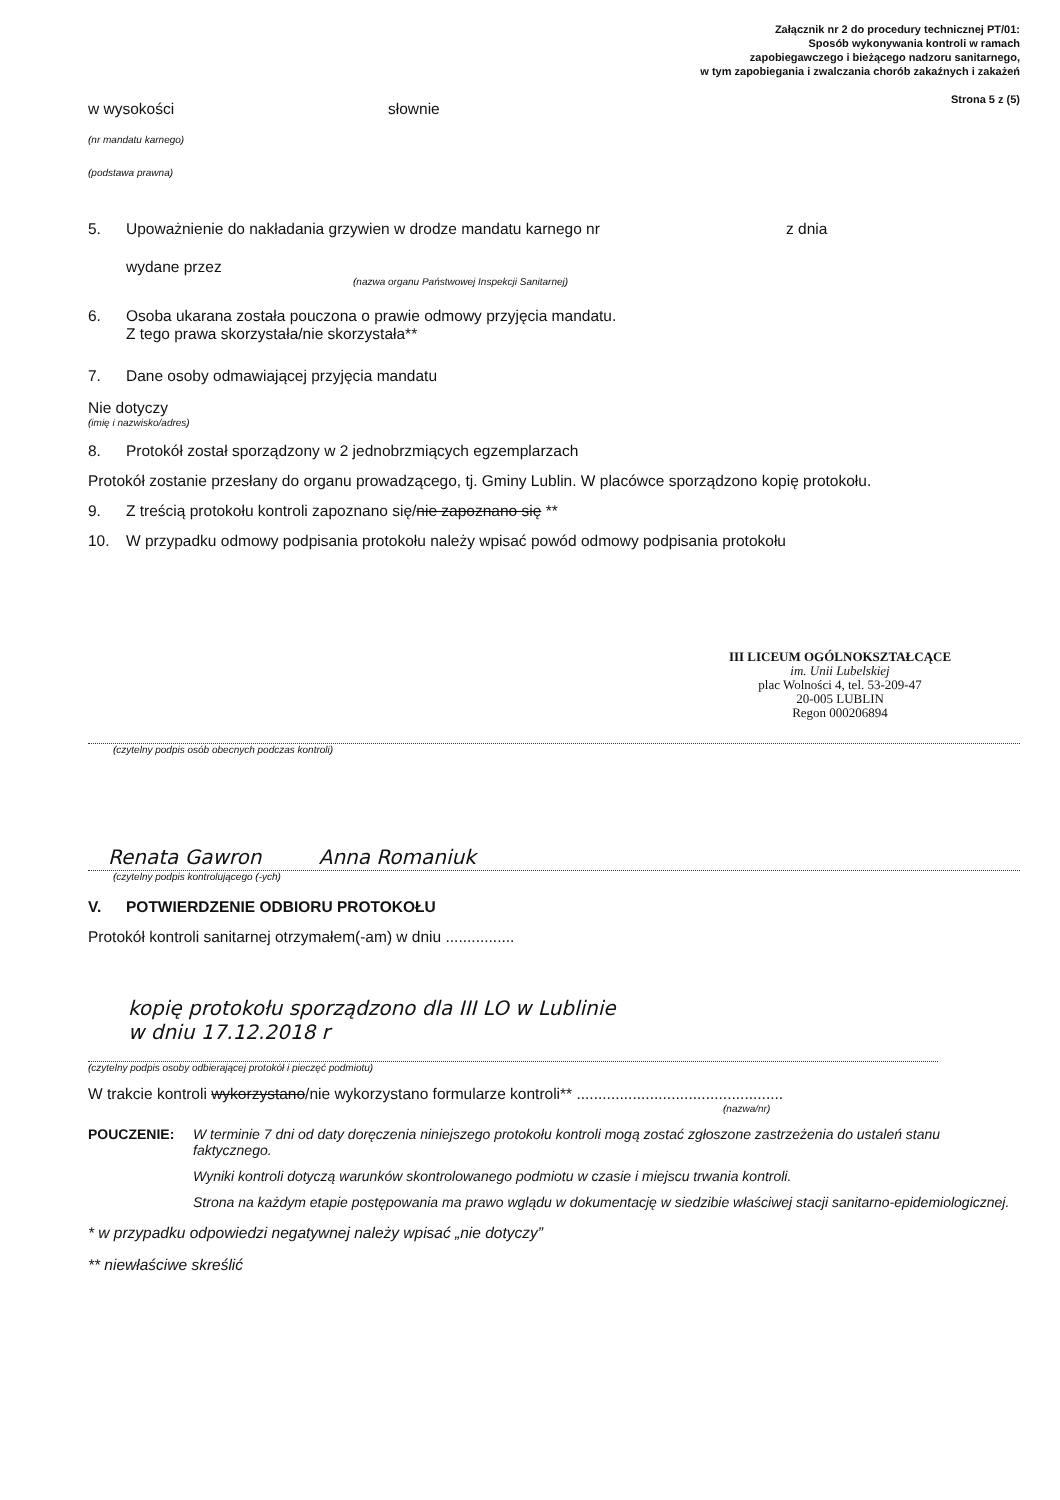Załącznik nr 2 do procedury technicznej PT/01:
Sposób wykonywania kontroli w ramach
zapobiegawczego i bieżącego nadzoru sanitarnego,
w tym zapobiegania i zwalczania chorób zakaźnych i zakażeń
Strona 5 z (5)
w wysokości słownie
(nr mandatu karnego)
(podstawa prawna)
5. Upoważnienie do nakładania grzywien w drodze mandatu karnego nr z dnia
wydane przez
(nazwa organu Państwowej Inspekcji Sanitarnej)
6. Osoba ukarana została pouczona o prawie odmowy przyjęcia mandatu.
Z tego prawa skorzystała/nie skorzystała**
7. Dane osoby odmawiającej przyjęcia mandatu
Nie dotyczy
(imię i nazwisko/adres)
8. Protokół został sporządzony w 2 jednobrzmiących egzemplarzach
Protokół zostanie przesłany do organu prowadzącego, tj. Gminy Lublin. W placówce sporządzono kopię protokołu.
9. Z treścią protokołu kontroli zapoznano się/nie zapoznano się **
10. W przypadku odmowy podpisania protokołu należy wpisać powód odmowy podpisania protokołu
III LICEUM OGÓLNOKSZTAŁCĄCE
im. Unii Lubelskiej
plac Wolności 4, tel. 53-209-47
20-005 LUBLIN
Regon 000206894
(czytelny podpis osób obecnych podczas kontroli)
Renata Gawron Anna Romaniuk
(czytelny podpis kontrolującego (-ych)
V. POTWIERDZENIE ODBIORU PROTOKOŁU
Protokół kontroli sanitarnej otrzymałem(-am) w dniu ................
kopię protokołu sporządzono dla III LO w Lublinie
w dniu 17.12.2018 r
(czytelny podpis osoby odbierającej protokół i pieczęć podmiotu)
W trakcie kontroli wykorzystano/nie wykorzystano formularze kontroli** ................................................
(nazwa/nr)
POUCZENIE: W terminie 7 dni od daty doręczenia niniejszego protokołu kontroli mogą zostać zgłoszone zastrzeżenia do ustaleń stanu faktycznego.
Wyniki kontroli dotyczą warunków skontrolowanego podmiotu w czasie i miejscu trwania kontroli.
Strona na każdym etapie postępowania ma prawo wglądu w dokumentację w siedzibie właściwej stacji sanitarno-epidemiologicznej.
* w przypadku odpowiedzi negatywnej należy wpisać „nie dotyczy”
** niewłaściwe skreślić